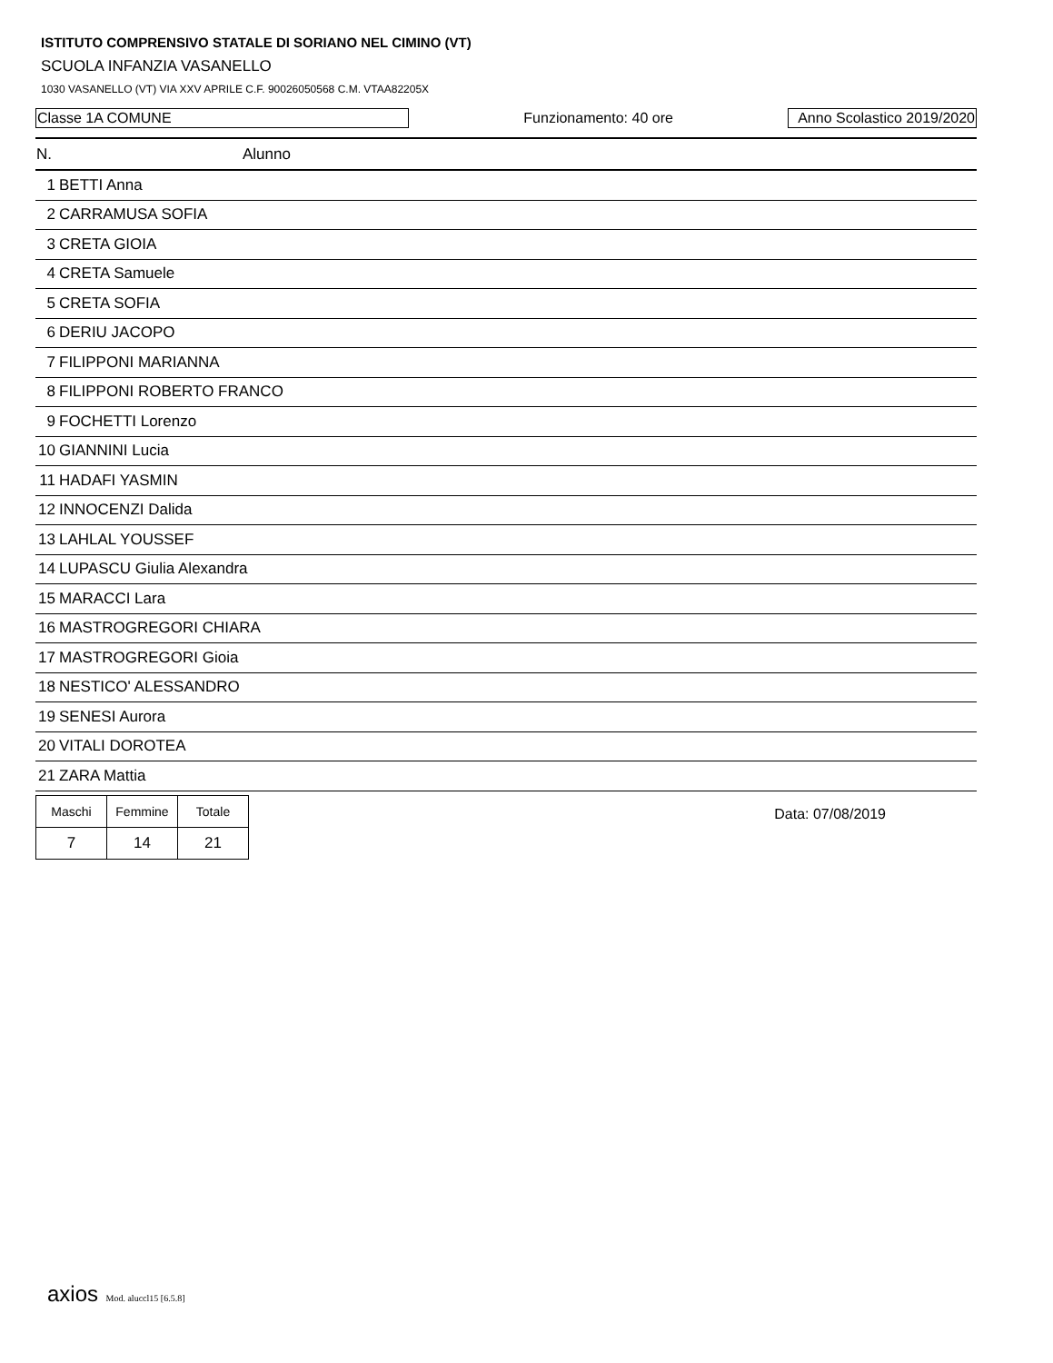ISTITUTO COMPRENSIVO STATALE DI SORIANO NEL CIMINO (VT)
SCUOLA INFANZIA VASANELLO
1030 VASANELLO (VT) VIA XXV APRILE C.F. 90026050568 C.M. VTAA82205X
Classe 1A COMUNE Funzionamento: 40 ore Anno Scolastico 2019/2020
| N. | Alunno |
| --- | --- |
| 1 BETTI Anna | |
| 2 CARRAMUSA SOFIA | |
| 3 CRETA GIOIA | |
| 4 CRETA Samuele | |
| 5 CRETA SOFIA | |
| 6 DERIU JACOPO | |
| 7 FILIPPONI MARIANNA | |
| 8 FILIPPONI ROBERTO FRANCO | |
| 9 FOCHETTI Lorenzo | |
| 10 GIANNINI Lucia | |
| 11 HADAFI YASMIN | |
| 12 INNOCENZI Dalida | |
| 13 LAHLAL YOUSSEF | |
| 14 LUPASCU Giulia Alexandra | |
| 15 MARACCI Lara | |
| 16 MASTROGREGORI CHIARA | |
| 17 MASTROGREGORI Gioia | |
| 18 NESTICO' ALESSANDRO | |
| 19 SENESI Aurora | |
| 20 VITALI DOROTEA | |
| 21 ZARA Mattia | |
| Maschi | Femmine | Totale |
| 7 | 14 | 21 |
Data: 07/08/2019
axios Mod. aluccl15 [6.5.8]